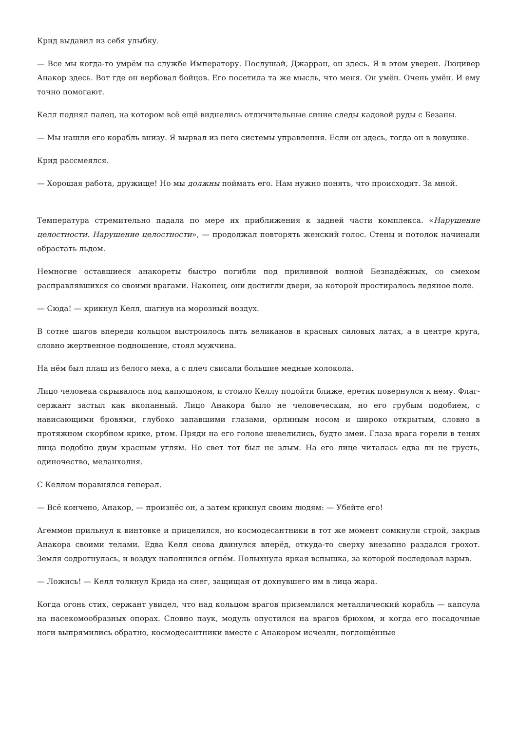Крид выдавил из себя улыбку.
— Все мы когда-то умрём на службе Императору. Послушай, Джарран, он здесь. Я в этом уверен. Люцивер Анакор здесь. Вот где он вербовал бойцов. Его посетила та же мысль, что меня. Он умён. Очень умён. И ему точно помогают.
Келл поднял палец, на котором всё ещё виднелись отличительные синие следы кадовой руды с Безаны.
— Мы нашли его корабль внизу. Я вырвал из него системы управления. Если он здесь, тогда он в ловушке.
Крид рассмеялся.
— Хорошая работа, дружище! Но мы должны поймать его. Нам нужно понять, что происходит. За мной.
Температура стремительно падала по мере их приближения к задней части комплекса. «Нарушение целостности. Нарушение целостности», — продолжал повторять женский голос. Стены и потолок начинали обрастать льдом.
Немногие оставшиеся анакореты быстро погибли под приливной волной Безнадёжных, со смехом расправлявшихся со своими врагами. Наконец, они достигли двери, за которой простиралось ледяное поле.
— Сюда! — крикнул Келл, шагнув на морозный воздух.
В сотне шагов впереди кольцом выстроилось пять великанов в красных силовых латах, а в центре круга, словно жертвенное подношение, стоял мужчина.
На нём был плащ из белого меха, а с плеч свисали большие медные колокола.
Лицо человека скрывалось под капюшоном, и стоило Келлу подойти ближе, еретик повернулся к нему. Флаг-сержант застыл как вкопанный. Лицо Анакора было не человеческим, но его грубым подобием, с нависающими бровями, глубоко запавшими глазами, орлиным носом и широко открытым, словно в протяжном скорбном крике, ртом. Пряди на его голове шевелились, будто змеи. Глаза врага горели в тенях лица подобно двум красным углям. Но свет тот был не злым. На его лице читалась едва ли не грусть, одиночество, меланхолия.
С Келлом поравнялся генерал.
— Всё кончено, Анакор, — произнёс он, а затем крикнул своим людям: — Убейте его!
Агеммон прильнул к винтовке и прицелился, но космодесантники в тот же момент сомкнули строй, закрыв Анакора своими телами. Едва Келл снова двинулся вперёд, откуда-то сверху внезапно раздался грохот. Земля содрогнулась, и воздух наполнился огнём. Полыхнула яркая вспышка, за которой последовал взрыв.
— Ложись! — Келл толкнул Крида на снег, защищая от дохнувшего им в лица жара.
Когда огонь стих, сержант увидел, что над кольцом врагов приземлился металлический корабль — капсула на насекомообразных опорах. Словно паук, модуль опустился на врагов брюхом, и когда его посадочные ноги выпрямились обратно, космодесантники вместе с Анакором исчезли, поглощённые